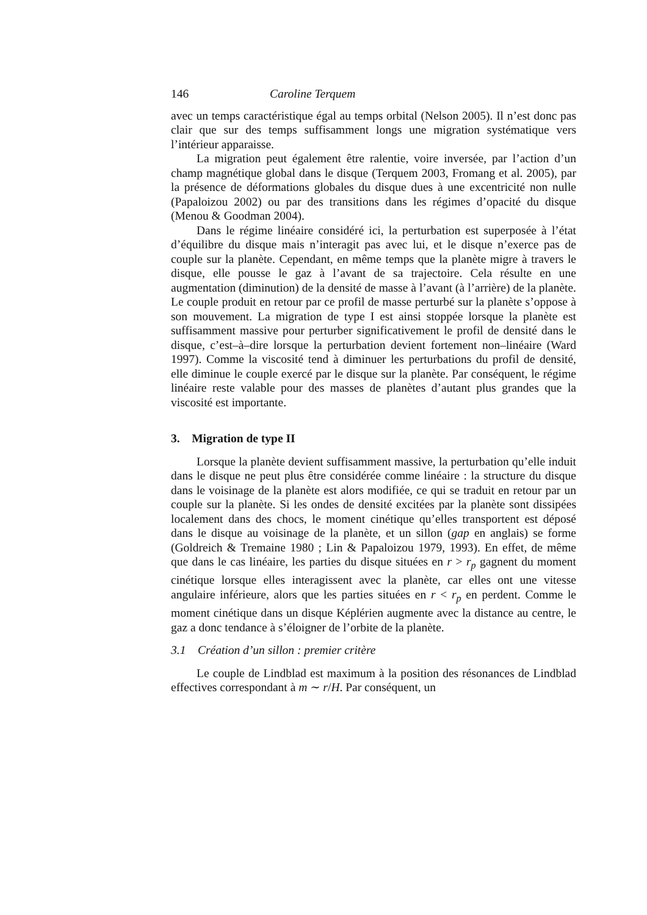146 Caroline Terquem
avec un temps caractéristique égal au temps orbital (Nelson 2005). Il n’est donc pas clair que sur des temps suffisamment longs une migration systématique vers l’intérieur apparaisse.
La migration peut également être ralentie, voire inversée, par l’action d’un champ magnétique global dans le disque (Terquem 2003, Fromang et al. 2005), par la présence de déformations globales du disque dues à une excentricité non nulle (Papaloizou 2002) ou par des transitions dans les régimes d’opacité du disque (Menou & Goodman 2004).
Dans le régime linéaire considéré ici, la perturbation est superposée à l’état d’équilibre du disque mais n’interagit pas avec lui, et le disque n’exerce pas de couple sur la planète. Cependant, en même temps que la planète migre à travers le disque, elle pousse le gaz à l’avant de sa trajectoire. Cela résulte en une augmentation (diminution) de la densité de masse à l’avant (à l’arrière) de la planète. Le couple produit en retour par ce profil de masse perturbé sur la planète s’oppose à son mouvement. La migration de type I est ainsi stoppée lorsque la planète est suffisamment massive pour perturber significativement le profil de densité dans le disque, c’est–à–dire lorsque la perturbation devient fortement non–linéaire (Ward 1997). Comme la viscosité tend à diminuer les perturbations du profil de densité, elle diminue le couple exercé par le disque sur la planète. Par conséquent, le régime linéaire reste valable pour des masses de planètes d’autant plus grandes que la viscosité est importante.
3. Migration de type II
Lorsque la planète devient suffisamment massive, la perturbation qu’elle induit dans le disque ne peut plus être considérée comme linéaire : la structure du disque dans le voisinage de la planète est alors modifiée, ce qui se traduit en retour par un couple sur la planète. Si les ondes de densité excitées par la planète sont dissipées localement dans des chocs, le moment cinétique qu’elles transportent est déposé dans le disque au voisinage de la planète, et un sillon (gap en anglais) se forme (Goldreich & Tremaine 1980 ; Lin & Papaloizou 1979, 1993). En effet, de même que dans le cas linéaire, les parties du disque situées en r > r<sub>p</sub> gagnent du moment cinétique lorsque elles interagissent avec la planète, car elles ont une vitesse angulaire inférieure, alors que les parties situées en r < r<sub>p</sub> en perdent. Comme le moment cinétique dans un disque Képlérien augmente avec la distance au centre, le gaz a donc tendance à s’éloigner de l’orbite de la planète.
3.1 Création d’un sillon : premier critère
Le couple de Lindblad est maximum à la position des résonances de Lindblad effectives correspondant à m ∼ r/H. Par conséquent, un